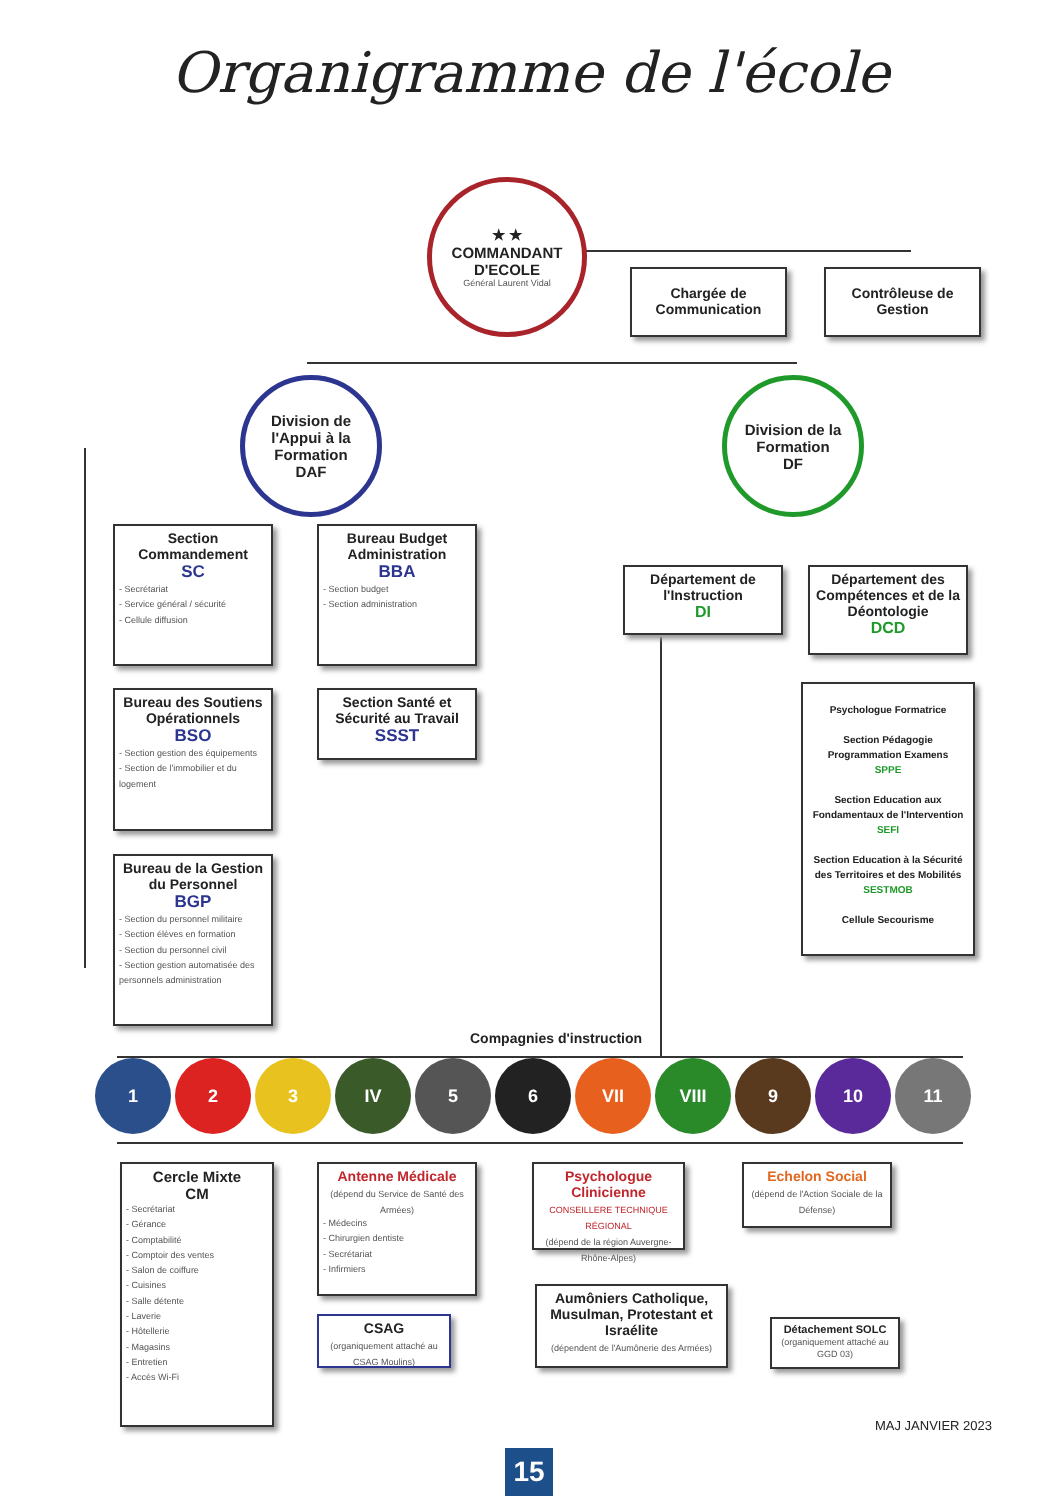Organigramme de l'école
★ ★
COMMANDANT D'ECOLE
Général Laurent Vidal
Chargée de Communication
Contrôleuse de Gestion
Division de l'Appui à la Formation
DAF
Division de la Formation
DF
Section Commandement
SC
- Secrétariat
- Service général / sécurité
- Cellule diffusion
Bureau Budget Administration
BBA
- Section budget
- Section administration
Bureau des Soutiens Opérationnels
BSO
- Section gestion des équipements
- Section de l'immobilier et du logement
Section Santé et Sécurité au Travail
SSST
Bureau de la Gestion du Personnel
BGP
- Section du personnel militaire
- Section élèves en formation
- Section du personnel civil
- Section gestion automatisée des personnels administration
Département de l'Instruction
DI
Département des Compétences et de la Déontologie
DCD
Psychologue Formatrice
Section Pédagogie Programmation Examens
SPPE
Section Education aux Fondamentaux de l'Intervention
SEFI
Section Education à la Sécurité des Territoires et des Mobilités
SESTMOB
Cellule Secourisme
Compagnies d'instruction
1 2 3 IV 5 6 VII VIII 9 10 11
Cercle Mixte
CM
- Secrétariat
- Gérance
- Comptabilité
- Comptoir des ventes
- Salon de coiffure
- Cuisines
- Salle détente
- Laverie
- Hôtellerie
- Magasins
- Entretien
- Accès Wi-Fi
Antenne Médicale
(dépend du Service de Santé des Armées)
- Médecins
- Chirurgien dentiste
- Secrétariat
- Infirmiers
CSAG
(organiquement attaché au CSAG Moulins)
Psychologue Clinicienne
CONSEILLERE TECHNIQUE RÉGIONAL
(dépend de la région Auvergne-Rhône-Alpes)
Echelon Social
(dépend de l'Action Sociale de la Défense)
Aumôniers Catholique, Musulman, Protestant et Israélite
(dépendent de l'Aumônerie des Armées)
Détachement SOLC
(organiquement attaché au GGD 03)
MAJ JANVIER 2023
15